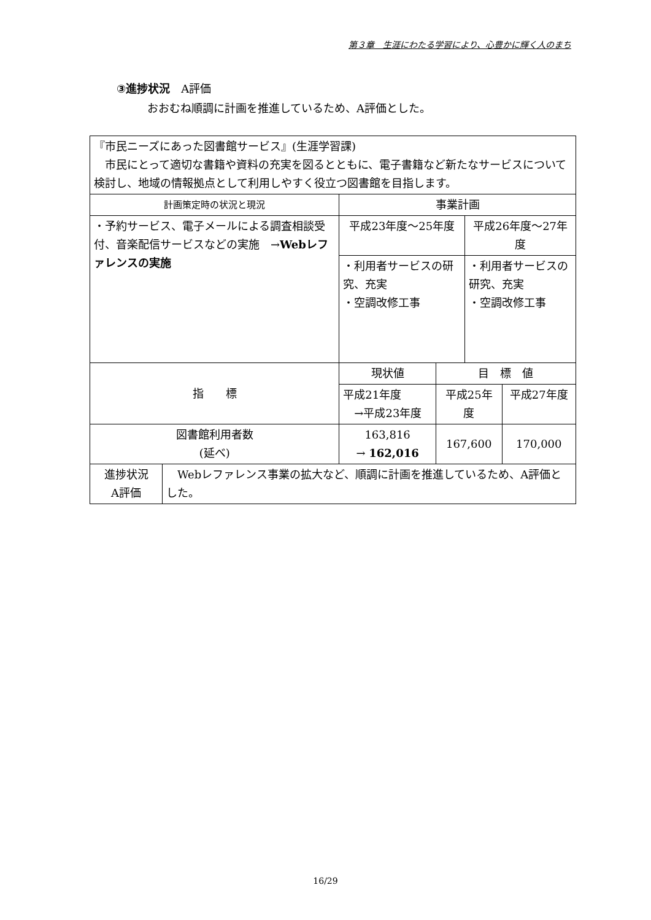第３章　生涯にわたる学習により、心豊かに輝く人のまち
③進捗状況　A評価
おおむね順調に計画を推進しているため、A評価とした。
| 『市民ニーズにあった図書館サービス』(生涯学習課) 市民にとって適切な書籍や資料の充実を図るとともに、電子書籍など新たなサービスについて検討し、地域の情報拠点として利用しやすく役立つ図書館を目指します。 | | | | | |
| 計画策定時の状況と現況 | | 事業計画 | | | |
| ・予約サービス、電子メールによる調査相談受付、音楽配信サービスなどの実施 → Webレファレンスの実施 | | 平成23年度～25年度 | | 平成26年度～27年度 | |
| | | ・利用者サービスの研究、充実 ・空調改修工事 | | ・利用者サービスの研究、充実 ・空調改修工事 | |
| 指 標 | | 現状値 | 目 標 値 | | |
| | | 平成21年度 →平成23年度 | 平成25年度 | | 平成27年度 |
| 図書館利用者数 (延べ) | | 163,816 → 162,016 | 167,600 | | 170,000 |
| 進捗状況 A評価 | Webレファレンス事業の拡大など、順調に計画を推進しているため、A評価とした。 | | | | |
16/29